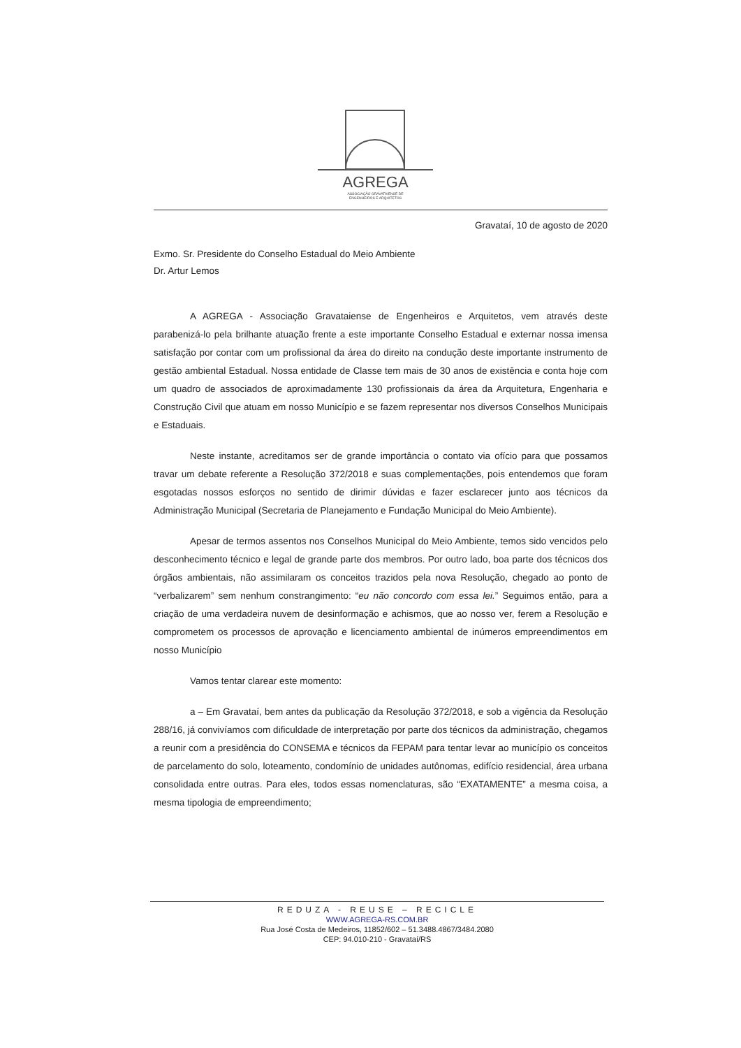AGREGA
ASSOCIAÇÃO GRAVATAIENSE DE
ENGENHEIROS E ARQUITETOS
Gravataí, 10 de agosto de 2020
Exmo. Sr. Presidente do Conselho Estadual do Meio Ambiente
Dr. Artur Lemos
A AGREGA - Associação Gravataiense de Engenheiros e Arquitetos, vem através deste parabenizá-lo pela brilhante atuação frente a este importante Conselho Estadual e externar nossa imensa satisfação por contar com um profissional da área do direito na condução deste importante instrumento de gestão ambiental Estadual. Nossa entidade de Classe tem mais de 30 anos de existência e conta hoje com um quadro de associados de aproximadamente 130 profissionais da área da Arquitetura, Engenharia e Construção Civil que atuam em nosso Município e se fazem representar nos diversos Conselhos Municipais e Estaduais.
Neste instante, acreditamos ser de grande importância o contato via ofício para que possamos travar um debate referente a Resolução 372/2018 e suas complementações, pois entendemos que foram esgotadas nossos esforços no sentido de dirimir dúvidas e fazer esclarecer junto aos técnicos da Administração Municipal (Secretaria de Planejamento e Fundação Municipal do Meio Ambiente).
Apesar de termos assentos nos Conselhos Municipal do Meio Ambiente, temos sido vencidos pelo desconhecimento técnico e legal de grande parte dos membros. Por outro lado, boa parte dos técnicos dos órgãos ambientais, não assimilaram os conceitos trazidos pela nova Resolução, chegado ao ponto de “verbalizarem” sem nenhum constrangimento: “eu não concordo com essa lei.” Seguimos então, para a criação de uma verdadeira nuvem de desinformação e achismos, que ao nosso ver, ferem a Resolução e comprometem os processos de aprovação e licenciamento ambiental de inúmeros empreendimentos em nosso Município
Vamos tentar clarear este momento:
a – Em Gravataí, bem antes da publicação da Resolução 372/2018, e sob a vigência da Resolução 288/16, já convivíamos com dificuldade de interpretação por parte dos técnicos da administração, chegamos a reunir com a presidência do CONSEMA e técnicos da FEPAM para tentar levar ao município os conceitos de parcelamento do solo, loteamento, condomínio de unidades autônomas, edifício residencial, área urbana consolidada entre outras. Para eles, todos essas nomenclaturas, são “EXATAMENTE” a mesma coisa, a mesma tipologia de empreendimento;
REDUZA - REUSE – RECICLE
WWW.AGREGA-RS.COM.BR
Rua José Costa de Medeiros, 11852/602 – 51.3488.4867/3484.2080
CEP: 94.010-210 - Gravataí/RS